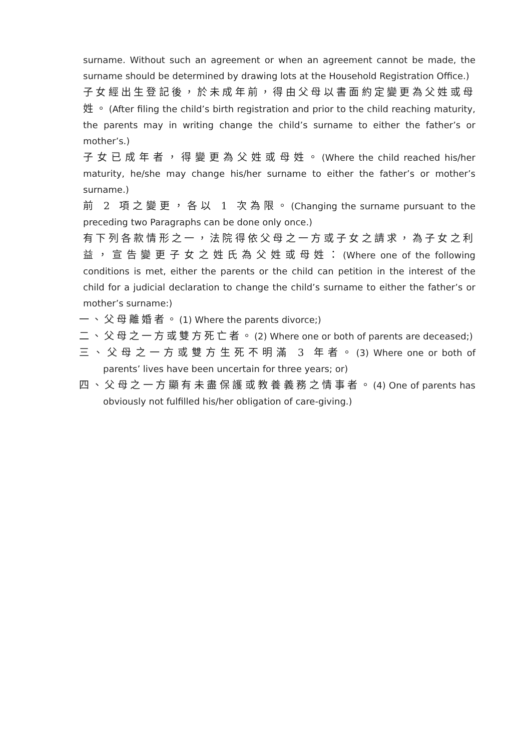surname. Without such an agreement or when an agreement cannot be made, the surname should be determined by drawing lots at the Household Registration Office.)
子女經出生登記後，於未成年前，得由父母以書面約定變更為父姓或母姓。(After filing the child’s birth registration and prior to the child reaching maturity, the parents may in writing change the child’s surname to either the father’s or mother’s.)
子女已成年者，得變更為父姓或母姓。(Where the child reached his/her maturity, he/she may change his/her surname to either the father’s or mother’s surname.)
前 2 項之變更，各以 1 次為限。(Changing the surname pursuant to the preceding two Paragraphs can be done only once.)
有下列各款情形之一，法院得依父母之一方或子女之請求，為子女之利益，宣告變更子女之姓氏為父姓或母姓：(Where one of the following conditions is met, either the parents or the child can petition in the interest of the child for a judicial declaration to change the child’s surname to either the father’s or mother’s surname:)
一、父母離婚者。(1) Where the parents divorce;)
二、父母之一方或雙方死亡者。(2) Where one or both of parents are deceased;)
三、父母之一方或雙方生死不明滿 3 年者。(3) Where one or both of parents’ lives have been uncertain for three years; or)
四、父母之一方顯有未盡保護或教養義務之情事者。(4) One of parents has obviously not fulfilled his/her obligation of care-giving.)